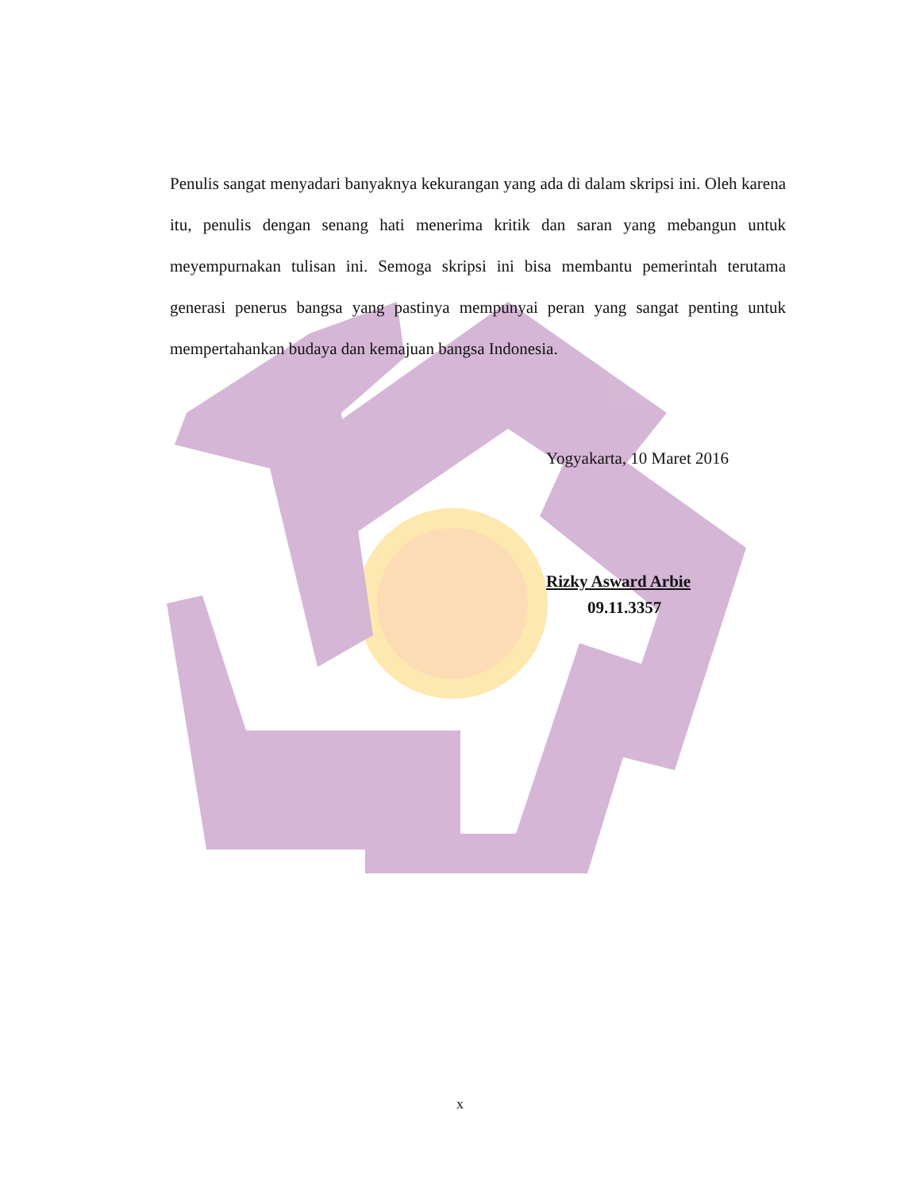Penulis sangat menyadari banyaknya kekurangan yang ada di dalam skripsi ini. Oleh karena itu, penulis dengan senang hati menerima kritik dan saran yang mebangun untuk meyempurnakan tulisan ini. Semoga skripsi ini bisa membantu pemerintah terutama generasi penerus bangsa yang pastinya mempunyai peran yang sangat penting untuk mempertahankan budaya dan kemajuan bangsa Indonesia.
Yogyakarta, 10 Maret 2016
Rizky Asward Arbie
09.11.3357
x